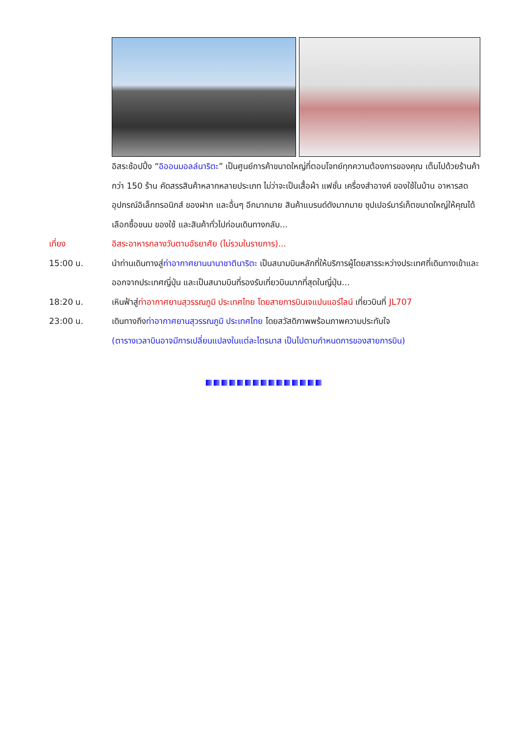อิสระช้อปปิ้ง “อิออนมอลล์นาริตะ” เป็นศูนย์การค้าขนาดใหญ่ที่ตอบโจทย์ทุกความต้องการของคุณ เต็มไปด้วยร้านค้ากว่า 150 ร้าน คัดสรรสินค้าหลากหลายประเภท ไม่ว่าจะเป็นเสื้อผ้า แฟชั่น เครื่องสำอางค์ ของใช้ในบ้าน อาหารสด อุปกรณ์อิเล็กทรอนิกส์ ของฝาก และอื่นๆ อีกมากมาย สินค้าแบรนด์ดังมากมาย ซุปเปอร์มาร์เก็ตขนาดใหญ่ให้คุณได้เลือกซื้อขนม ของใช้ และสินค้าทั่วไปก่อนเดินทางกลับ...
เที่ยง อิสระอาหารกลางวันตามอัธยาศัย (ไม่รวมในรายการ)...
15:00 น. นำท่านเดินทางสู่ท่าอากาศยานนานาชาตินาริตะ เป็นสนามบินหลักที่ให้บริการผู้โดยสารระหว่างประเทศที่เดินทางเข้าและออกจากประเทศญี่ปุ่น และเป็นสนามบินที่รองรับเที่ยวบินมากที่สุดในญี่ปุ่น...
18:20 น. เหินฟ้าสู่ท่าอากาศยานสุวรรณภูมิ ประเทศไทย โดยสายการบินเจแปนแอร์ไลน์ เที่ยวบินที่ JL707
23:00 น. เดินทางถึงท่าอากาศยานสุวรรณภูมิ ประเทศไทย โดยสวัสดิภาพพร้อมภาพความประทับใจ
(ตารางเวลาบินอาจมีการเปลี่ยนแปลงในแต่ละไตรมาส เป็นไปตามกำหนดการของสายการบิน)